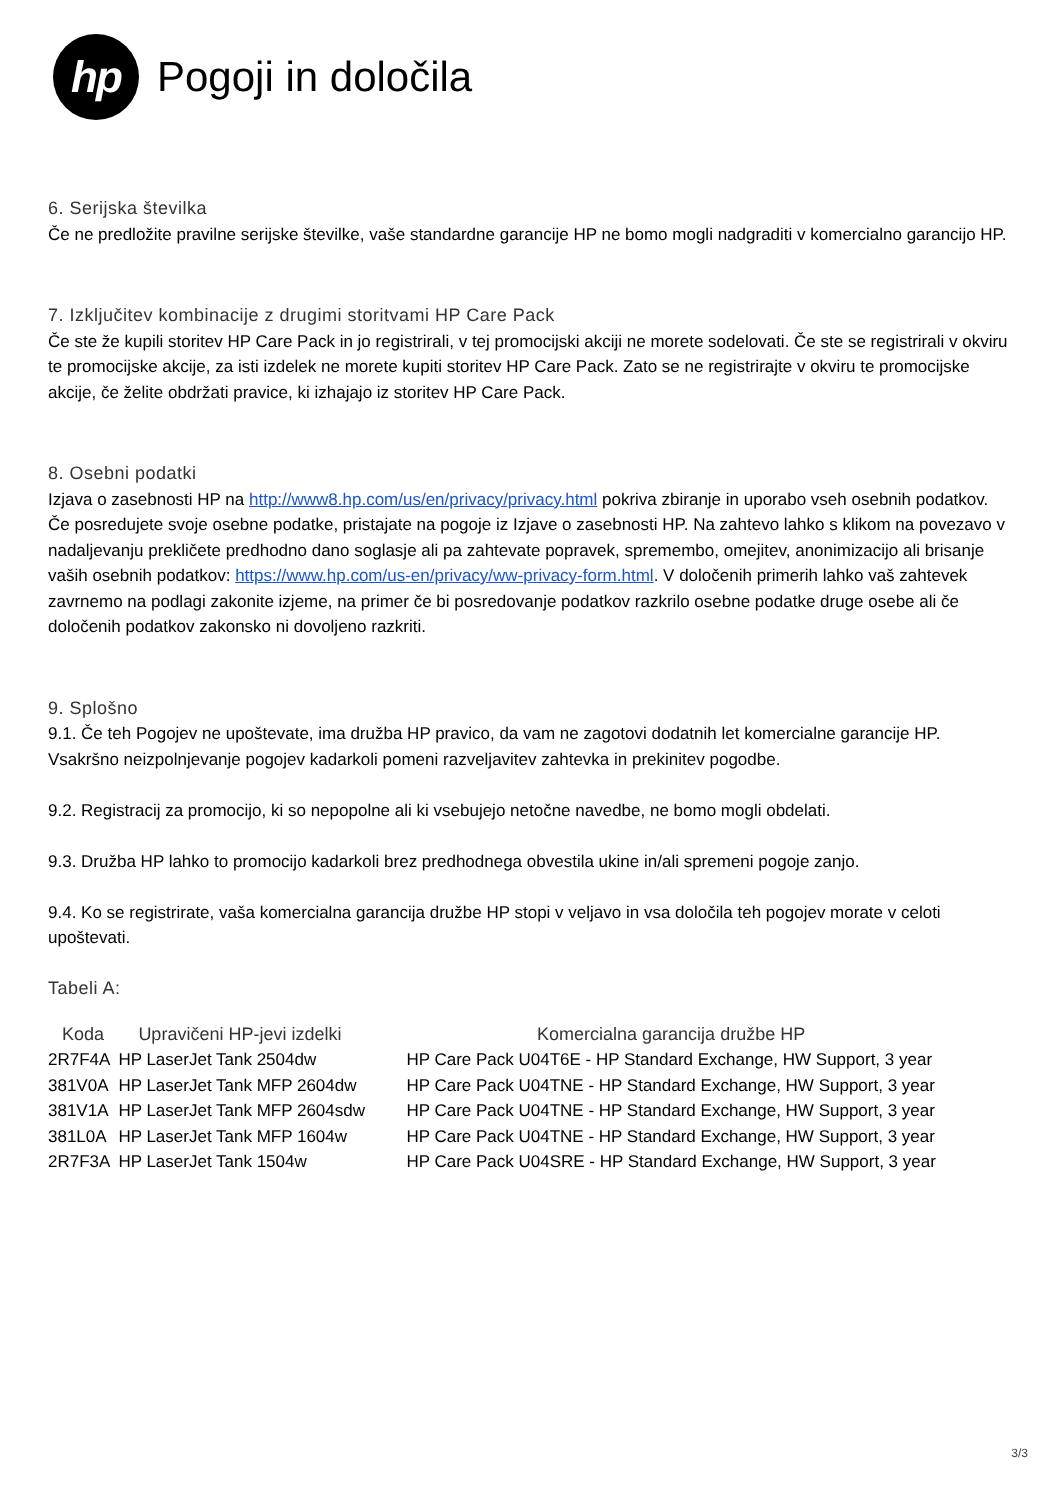hp
Pogoji in določila
6. Serijska številka
Če ne predložite pravilne serijske številke, vaše standardne garancije HP ne bomo mogli nadgraditi v komercialno garancijo HP.
7. Izključitev kombinacije z drugimi storitvami HP Care Pack
Če ste že kupili storitev HP Care Pack in jo registrirali, v tej promocijski akciji ne morete sodelovati. Če ste se registrirali v okviru te promocijske akcije, za isti izdelek ne morete kupiti storitev HP Care Pack. Zato se ne registrirajte v okviru te promocijske akcije, če želite obdržati pravice, ki izhajajo iz storitev HP Care Pack.
8. Osebni podatki
Izjava o zasebnosti HP na http://www8.hp.com/us/en/privacy/privacy.html pokriva zbiranje in uporabo vseh osebnih podatkov. Če posredujete svoje osebne podatke, pristajate na pogoje iz Izjave o zasebnosti HP. Na zahtevo lahko s klikom na povezavo v nadaljevanju prekličete predhodno dano soglasje ali pa zahtevate popravek, spremembo, omejitev, anonimizacijo ali brisanje vaših osebnih podatkov: https://www.hp.com/us-en/privacy/ww-privacy-form.html. V določenih primerih lahko vaš zahtevek zavrnemo na podlagi zakonite izjeme, na primer če bi posredovanje podatkov razkrilo osebne podatke druge osebe ali če določenih podatkov zakonsko ni dovoljeno razkriti.
9. Splošno
9.1. Če teh Pogojev ne upoštevate, ima družba HP pravico, da vam ne zagotovi dodatnih let komercialne garancije HP. Vsakršno neizpolnjevanje pogojev kadarkoli pomeni razveljavitev zahtevka in prekinitev pogodbe.
9.2. Registracij za promocijo, ki so nepopolne ali ki vsebujejo netočne navedbe, ne bomo mogli obdelati.
9.3. Družba HP lahko to promocijo kadarkoli brez predhodnega obvestila ukine in/ali spremeni pogoje zanjo.
9.4. Ko se registrirate, vaša komercialna garancija družbe HP stopi v veljavo in vsa določila teh pogojev morate v celoti upoštevati.
Tabeli A:
| Koda | Upravičeni HP-jevi izdelki | Komercialna garancija družbe HP |
| --- | --- | --- |
| 2R7F4A | HP LaserJet Tank 2504dw | HP Care Pack U04T6E - HP Standard Exchange, HW Support, 3 year |
| 381V0A | HP LaserJet Tank MFP 2604dw | HP Care Pack U04TNE - HP Standard Exchange, HW Support, 3 year |
| 381V1A | HP LaserJet Tank MFP 2604sdw | HP Care Pack U04TNE - HP Standard Exchange, HW Support, 3 year |
| 381L0A | HP LaserJet Tank MFP 1604w | HP Care Pack U04TNE - HP Standard Exchange, HW Support, 3 year |
| 2R7F3A | HP LaserJet Tank 1504w | HP Care Pack U04SRE - HP Standard Exchange, HW Support, 3 year |
3/3